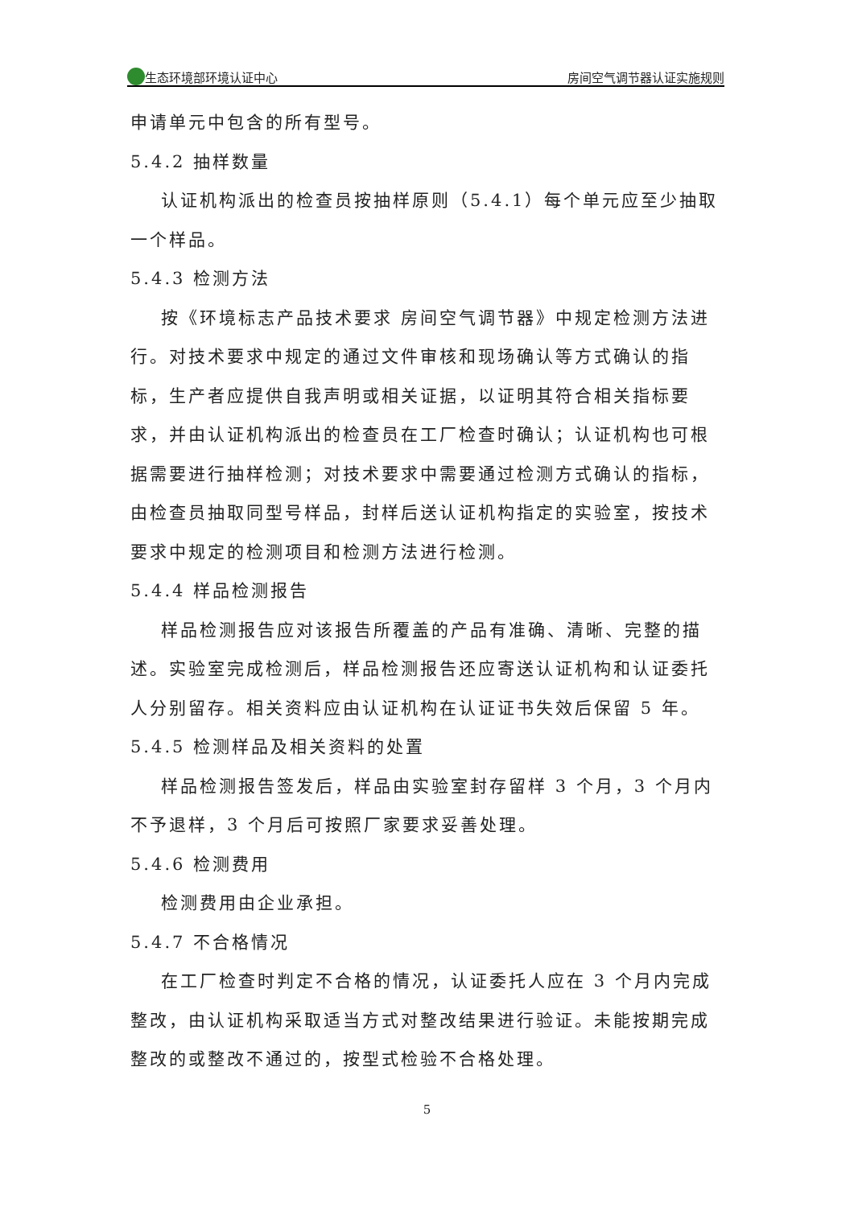生态环境部环境认证中心 房间空气调节器认证实施规则
申请单元中包含的所有型号。
5.4.2 抽样数量
认证机构派出的检查员按抽样原则（5.4.1）每个单元应至少抽取一个样品。
5.4.3 检测方法
按《环境标志产品技术要求 房间空气调节器》中规定检测方法进行。对技术要求中规定的通过文件审核和现场确认等方式确认的指标，生产者应提供自我声明或相关证据，以证明其符合相关指标要求，并由认证机构派出的检查员在工厂检查时确认；认证机构也可根据需要进行抽样检测；对技术要求中需要通过检测方式确认的指标，由检查员抽取同型号样品，封样后送认证机构指定的实验室，按技术要求中规定的检测项目和检测方法进行检测。
5.4.4 样品检测报告
样品检测报告应对该报告所覆盖的产品有准确、清晰、完整的描述。实验室完成检测后，样品检测报告还应寄送认证机构和认证委托人分别留存。相关资料应由认证机构在认证证书失效后保留 5 年。
5.4.5 检测样品及相关资料的处置
样品检测报告签发后，样品由实验室封存留样 3 个月，3 个月内不予退样，3 个月后可按照厂家要求妥善处理。
5.4.6 检测费用
检测费用由企业承担。
5.4.7 不合格情况
在工厂检查时判定不合格的情况，认证委托人应在 3 个月内完成整改，由认证机构采取适当方式对整改结果进行验证。未能按期完成整改的或整改不通过的，按型式检验不合格处理。
5